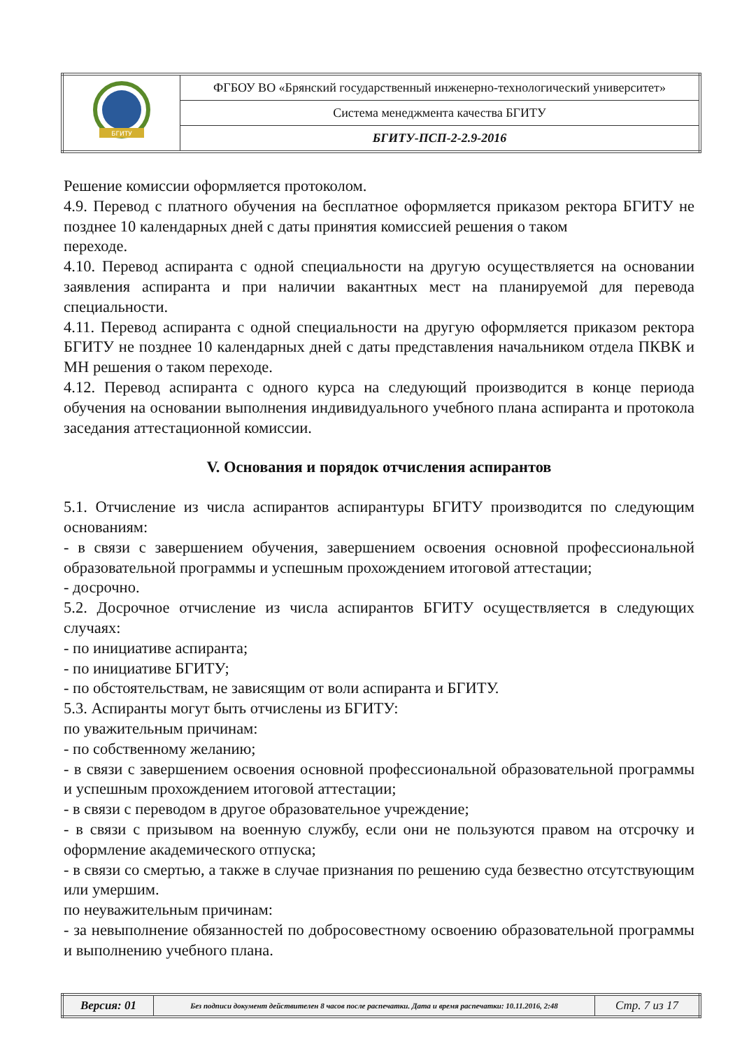| БГИТУ | ФГБОУ ВО «Брянский государственный инженерно-технологический университет» |
| | Система менеджмента качества БГИТУ |
| | БГИТУ-ПСП-2-2.9-2016 |
Решение комиссии оформляется протоколом.
4.9. Перевод с платного обучения на бесплатное оформляется приказом ректора БГИТУ не позднее 10 календарных дней с даты принятия комиссией решения о таком
переходе.
4.10. Перевод аспиранта с одной специальности на другую осуществляется на основании заявления аспиранта и при наличии вакантных мест на планируемой для перевода специальности.
4.11. Перевод аспиранта с одной специальности на другую оформляется приказом ректора БГИТУ не позднее 10 календарных дней с даты представления начальником отдела ПКВК и МН решения о таком переходе.
4.12. Перевод аспиранта с одного курса на следующий производится в конце периода обучения на основании выполнения индивидуального учебного плана аспиранта и протокола заседания аттестационной комиссии.
V. Основания и порядок отчисления аспирантов
5.1. Отчисление из числа аспирантов аспирантуры БГИТУ производится по следующим основаниям:
- в связи с завершением обучения, завершением освоения основной профессиональной образовательной программы и успешным прохождением итоговой аттестации;
- досрочно.
5.2. Досрочное отчисление из числа аспирантов БГИТУ осуществляется в следующих случаях:
- по инициативе аспиранта;
- по инициативе БГИТУ;
- по обстоятельствам, не зависящим от воли аспиранта и БГИТУ.
5.3. Аспиранты могут быть отчислены из БГИТУ:
по уважительным причинам:
- по собственному желанию;
- в связи с завершением освоения основной профессиональной образовательной программы и успешным прохождением итоговой аттестации;
- в связи с переводом в другое образовательное учреждение;
- в связи с призывом на военную службу, если они не пользуются правом на отсрочку и оформление академического отпуска;
- в связи со смертью, а также в случае признания по решению суда безвестно отсутствующим или умершим.
по неуважительным причинам:
- за невыполнение обязанностей по добросовестному освоению образовательной программы и выполнению учебного плана.
| Версия: 01 | Без подписи документ действителен 8 часов после распечатки. Дата и время распечатки: 10.11.2016, 2:48 | Стр. 7 из 17 |